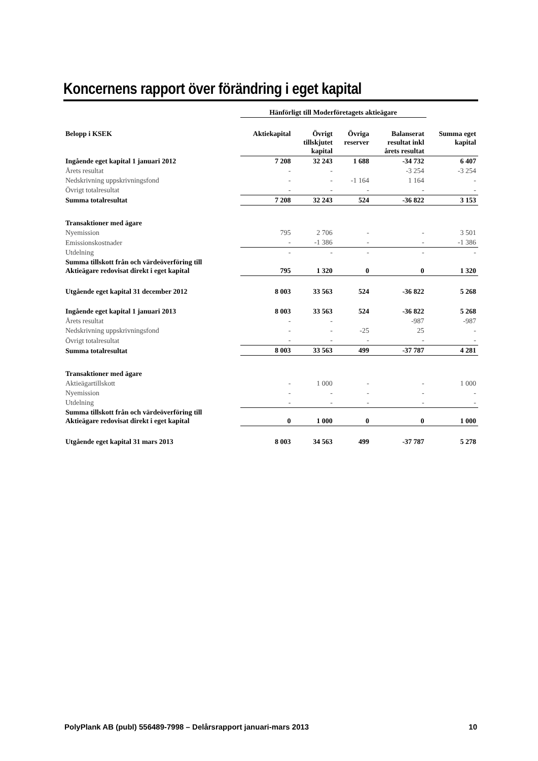Koncernens rapport över förändring i eget kapital
| | Hänförligt till Moderföretagets aktieägare | | | | |
| --- | --- | --- | --- | --- | --- |
| Belopp i KSEK | Aktiekapital | Övrigt tillskjutet kapital | Övriga reserver | Balanserat resultat inkl årets resultat | Summa eget kapital |
| Ingående eget kapital 1 januari 2012 | 7 208 | 32 243 | 1 688 | -34 732 | 6 407 |
| Årets resultat | - | - | | -3 254 | -3 254 |
| Nedskrivning uppskrivningsfond | - | - | -1 164 | 1 164 | - |
| Övrigt totalresultat | - | - | - | - | - |
| Summa totalresultat | 7 208 | 32 243 | 524 | -36 822 | 3 153 |
| Transaktioner med ägare | | | | | |
| Nyemission | 795 | 2 706 | - | - | 3 501 |
| Emissionskostnader | - | -1 386 | - | - | -1 386 |
| Utdelning | - | - | - | - | - |
| Summa tillskott från och värdeöverföring till Aktieägare redovisat direkt i eget kapital | 795 | 1 320 | 0 | 0 | 1 320 |
| Utgående eget kapital 31 december 2012 | 8 003 | 33 563 | 524 | -36 822 | 5 268 |
| Ingående eget kapital 1 januari 2013 | 8 003 | 33 563 | 524 | -36 822 | 5 268 |
| Årets resultat | - | - | | -987 | -987 |
| Nedskrivning uppskrivningsfond | - | - | -25 | 25 | - |
| Övrigt totalresultat | - | - | - | - | - |
| Summa totalresultat | 8 003 | 33 563 | 499 | -37 787 | 4 281 |
| Transaktioner med ägare | | | | | |
| Aktieägartillskott | - | 1 000 | - | - | 1 000 |
| Nyemission | - | - | - | - | - |
| Utdelning | - | - | - | - | - |
| Summa tillskott från och värdeöverföring till Aktieägare redovisat direkt i eget kapital | 0 | 1 000 | 0 | 0 | 1 000 |
| Utgående eget kapital 31 mars 2013 | 8 003 | 34 563 | 499 | -37 787 | 5 278 |
PolyPlank AB (publ) 556489-7998 – Delårsrapport januari-mars 2013 10